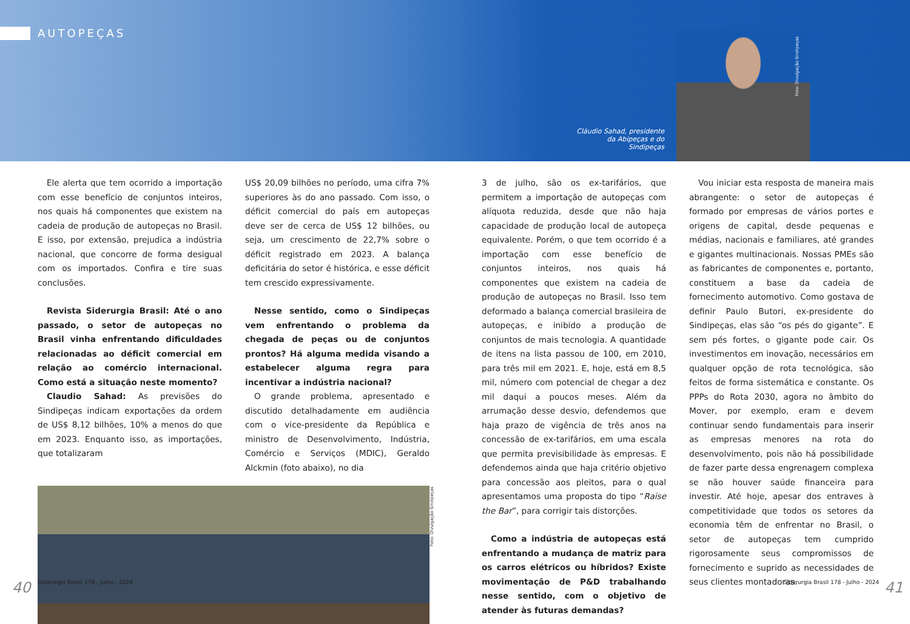AUTOPEÇAS
Cláudio Sahad, presidente da Abipeças e do Sindipeças
Foto: Divulgação Sindipeças
Ele alerta que tem ocorrido a importação com esse benefício de conjuntos inteiros, nos quais há componentes que existem na cadeia de produção de autopeças no Brasil. E isso, por extensão, prejudica a indústria nacional, que concorre de forma desigual com os importados. Confira e tire suas conclusões.
Revista Siderurgia Brasil: Até o ano passado, o setor de autopeças no Brasil vinha enfrentando dificuldades relacionadas ao déficit comercial em relação ao comércio internacional. Como está a situação neste momento?
Claudio Sahad: As previsões do Sindipeças indicam exportações da ordem de US$ 8,12 bilhões, 10% a menos do que em 2023. Enquanto isso, as importações, que totalizaram
US$ 20,09 bilhões no período, uma cifra 7% superiores às do ano passado. Com isso, o déficit comercial do país em autopeças deve ser de cerca de US$ 12 bilhões, ou seja, um crescimento de 22,7% sobre o déficit registrado em 2023. A balança deficitária do setor é histórica, e esse déficit tem crescido expressivamente.
Nesse sentido, como o Sindipeças vem enfrentando o problema da chegada de peças ou de conjuntos prontos? Há alguma medida visando a estabelecer alguma regra para incentivar a indústria nacional?
O grande problema, apresentado e discutido detalhadamente em audiência com o vice-presidente da República e ministro de Desenvolvimento, Indústria, Comércio e Serviços (MDIC), Geraldo Alckmin (foto abaixo), no dia
Foto: Divulgação Sindipeças
3 de julho, são os ex-tarifários, que permitem a importação de autopeças com alíquota reduzida, desde que não haja capacidade de produção local de autopeça equivalente. Porém, o que tem ocorrido é a importação com esse benefício de conjuntos inteiros, nos quais há componentes que existem na cadeia de produção de autopeças no Brasil. Isso tem deformado a balança comercial brasileira de autopeças, e inibido a produção de conjuntos de mais tecnologia. A quantidade de itens na lista passou de 100, em 2010, para três mil em 2021. E, hoje, está em 8,5 mil, número com potencial de chegar a dez mil daqui a poucos meses. Além da arrumação desse desvio, defendemos que haja prazo de vigência de três anos na concessão de ex-tarifários, em uma escala que permita previsibilidade às empresas. E defendemos ainda que haja critério objetivo para concessão aos pleitos, para o qual apresentamos uma proposta do tipo “Raise the Bar”, para corrigir tais distorções.
Como a indústria de autopeças está enfrentando a mudança de matriz para os carros elétricos ou híbridos? Existe movimentação de P&D trabalhando nesse sentido, com o objetivo de atender às futuras demandas?
Vou iniciar esta resposta de maneira mais abrangente: o setor de autopeças é formado por empresas de vários portes e origens de capital, desde pequenas e médias, nacionais e familiares, até grandes e gigantes multinacionais. Nossas PMEs são as fabricantes de componentes e, portanto, constituem a base da cadeia de fornecimento automotivo. Como gostava de definir Paulo Butori, ex-presidente do Sindipeças, elas são “os pés do gigante”. E sem pés fortes, o gigante pode cair. Os investimentos em inovação, necessários em qualquer opção de rota tecnológica, são feitos de forma sistemática e constante. Os PPPs do Rota 2030, agora no âmbito do Mover, por exemplo, eram e devem continuar sendo fundamentais para inserir as empresas menores na rota do desenvolvimento, pois não há possibilidade de fazer parte dessa engrenagem complexa se não houver saúde financeira para investir. Até hoje, apesar dos entraves à competitividade que todos os setores da economia têm de enfrentar no Brasil, o setor de autopeças tem cumprido rigorosamente seus compromissos de fornecimento e suprido as necessidades de seus clientes montadoras.
40
Siderurgia Brasil 178 - Julho - 2024
Siderurgia Brasil 178 - Julho - 2024
41